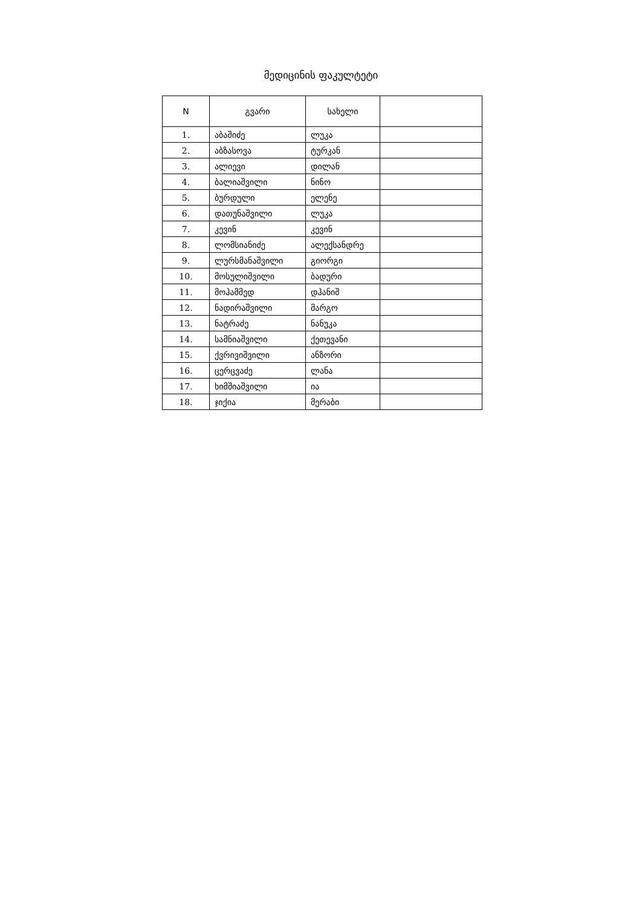მედიცინის ფაკულტეტი
| N | გვარი | სახელი | |
| --- | --- | --- | --- |
| 1. | აბაშიძე | ლუკა | |
| 2. | აბზასოვა | ტურკან | |
| 3. | ალიევი | დილან | |
| 4. | ბალიაშვილი | ნინო | |
| 5. | ბურდული | ელენე | |
| 6. | დათუნაშვილი | ლუკა | |
| 7. | კევინ | კევინ | |
| 8. | ლომსიანიძე | ალექსანდრე | |
| 9. | ლურსმანაშვილი | გიორგი | |
| 10. | მოსულიშვილი | ბადური | |
| 11. | მოჰამმედ | დჰანიშ | |
| 12. | ნადირაშვილი | მარგო | |
| 13. | ნატრაძე | ნანუკა | |
| 14. | სამნიაშვილი | ქეთევანი | |
| 15. | ქვრივიშვილი | ანზორი | |
| 16. | ცერცვაძე | ლანა | |
| 17. | ხიმშიაშვილი | ია | |
| 18. | ჯიქია | მერაბი | |